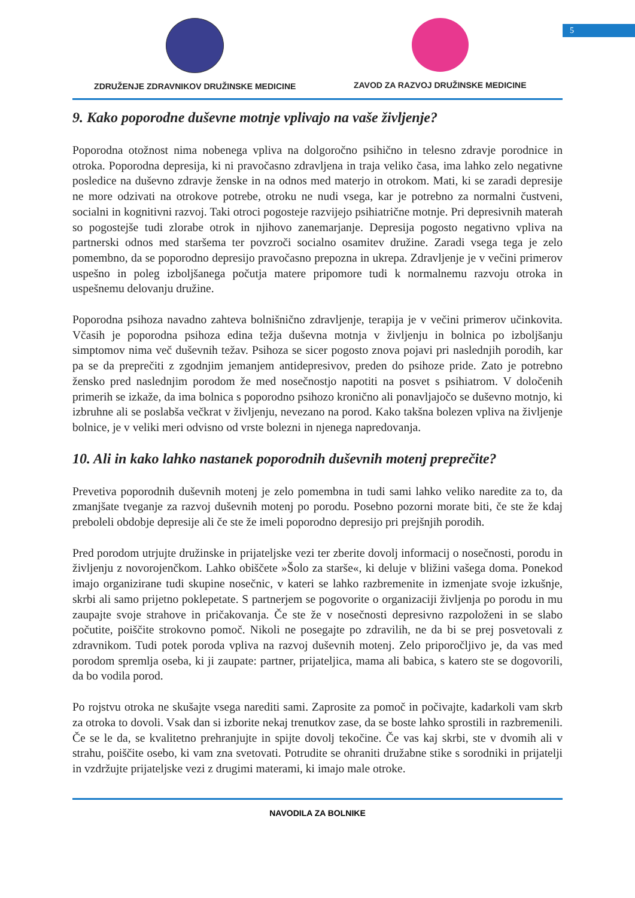5
ZDRUŽENJE ZDRAVNIKOV DRUŽINSKE MEDICINE
ZAVOD ZA RAZVOJ DRUŽINSKE MEDICINE
9. Kako poporodne duševne motnje vplivajo na vaše življenje?
Poporodna otožnost nima nobenega vpliva na dolgoročno psihično in telesno zdravje porodnice in otroka. Poporodna depresija, ki ni pravočasno zdravljena in traja veliko časa, ima lahko zelo negativne posledice na duševno zdravje ženske in na odnos med materjo in otrokom. Mati, ki se zaradi depresije ne more odzivati na otrokove potrebe, otroku ne nudi vsega, kar je potrebno za normalni čustveni, socialni in kognitivni razvoj. Taki otroci pogosteje razvijejo psihiatrične motnje. Pri depresivnih materah so pogostejše tudi zlorabe otrok in njihovo zanemarjanje. Depresija pogosto negativno vpliva na partnerski odnos med staršema ter povzroči socialno osamitev družine. Zaradi vsega tega je zelo pomembno, da se poporodno depresijo pravočasno prepozna in ukrepa. Zdravljenje je v večini primerov uspešno in poleg izboljšanega počutja matere pripomore tudi k normalnemu razvoju otroka in uspešnemu delovanju družine.
Poporodna psihoza navadno zahteva bolnišnično zdravljenje, terapija je v večini primerov učinkovita. Včasih je poporodna psihoza edina težja duševna motnja v življenju in bolnica po izboljšanju simptomov nima več duševnih težav. Psihoza se sicer pogosto znova pojavi pri naslednjih porodih, kar pa se da preprečiti z zgodnjim jemanjem antidepresivov, preden do psihoze pride. Zato je potrebno žensko pred naslednjim porodom že med nosečnostjo napotiti na posvet s psihiatrom. V določenih primerih se izkaže, da ima bolnica s poporodno psihozo kronično ali ponavljajočo se duševno motnjo, ki izbruhne ali se poslabša večkrat v življenju, nevezano na porod. Kako takšna bolezen vpliva na življenje bolnice, je v veliki meri odvisno od vrste bolezni in njenega napredovanja.
10. Ali in kako lahko nastanek poporodnih duševnih motenj preprečite?
Prevetiva poporodnih duševnih motenj je zelo pomembna in tudi sami lahko veliko naredite za to, da zmanjšate tveganje za razvoj duševnih motenj po porodu. Posebno pozorni morate biti, če ste že kdaj preboleli obdobje depresije ali če ste že imeli poporodno depresijo pri prejšnjih porodih.
Pred porodom utrjujte družinske in prijateljske vezi ter zberite dovolj informacij o nosečnosti, porodu in življenju z novorojenčkom. Lahko obiščete »Šolo za starše«, ki deluje v bližini vašega doma. Ponekod imajo organizirane tudi skupine nosečnic, v kateri se lahko razbremenite in izmenjate svoje izkušnje, skrbi ali samo prijetno poklepetate. S partnerjem se pogovorite o organizaciji življenja po porodu in mu zaupajte svoje strahove in pričakovanja. Če ste že v nosečnosti depresivno razpoloženi in se slabo počutite, poiščite strokovno pomoč. Nikoli ne posegajte po zdravilih, ne da bi se prej posvetovali z zdravnikom. Tudi potek poroda vpliva na razvoj duševnih motenj. Zelo priporočljivo je, da vas med porodom spremlja oseba, ki ji zaupate: partner, prijateljica, mama ali babica, s katero ste se dogovorili, da bo vodila porod.
Po rojstvu otroka ne skušajte vsega narediti sami. Zaprosite za pomoč in počivajte, kadarkoli vam skrb za otroka to dovoli. Vsak dan si izborite nekaj trenutkov zase, da se boste lahko sprostili in razbremenili. Če se le da, se kvalitetno prehranjujte in spijte dovolj tekočine. Če vas kaj skrbi, ste v dvomih ali v strahu, poiščite osebo, ki vam zna svetovati. Potrudite se ohraniti družabne stike s sorodniki in prijatelji in vzdržujte prijateljske vezi z drugimi materami, ki imajo male otroke.
NAVODILA ZA BOLNIKE